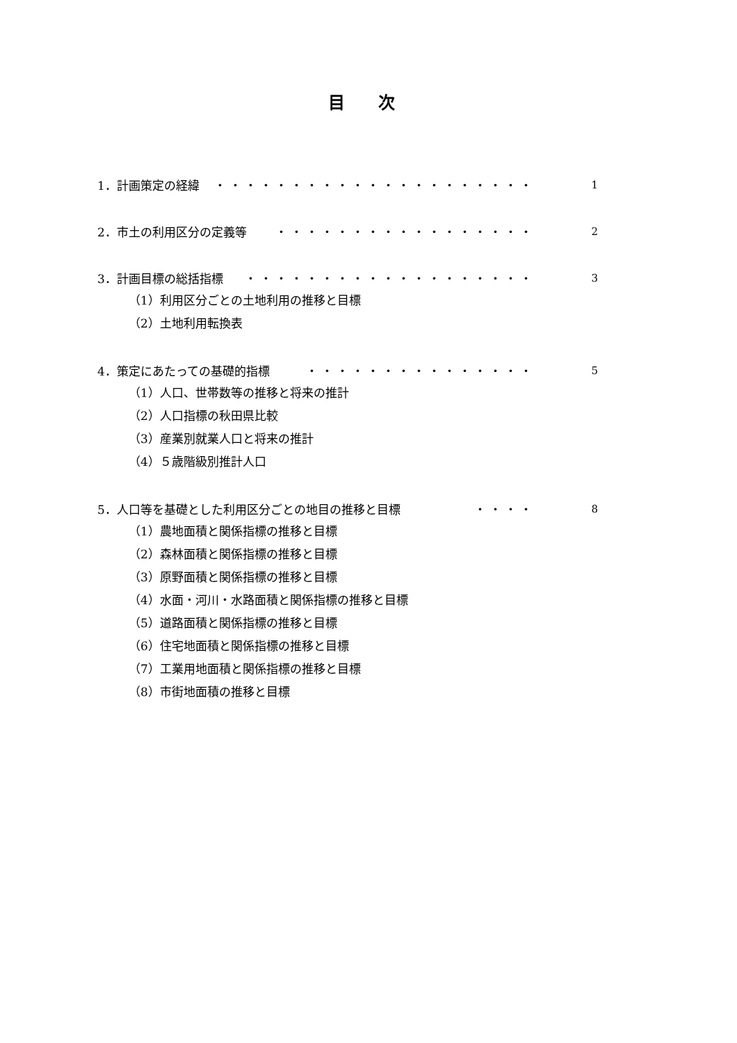目 次
1．計画策定の経緯 ・・・・・・・・・・・・・・・・・・・・・ 1
2．市土の利用区分の定義等 ・・・・・・・・・・・・・・・・・ 2
3．計画目標の総括指標 ・・・・・・・・・・・・・・・・・・・ 3
（1）利用区分ごとの土地利用の推移と目標
（2）土地利用転換表
4．策定にあたっての基礎的指標 ・・・・・・・・・・・・・・・ 5
（1）人口、世帯数等の推移と将来の推計
（2）人口指標の秋田県比較
（3）産業別就業人口と将来の推計
（4）５歳階級別推計人口
5．人口等を基礎とした利用区分ごとの地目の推移と目標 ・・・・ 8
（1）農地面積と関係指標の推移と目標
（2）森林面積と関係指標の推移と目標
（3）原野面積と関係指標の推移と目標
（4）水面・河川・水路面積と関係指標の推移と目標
（5）道路面積と関係指標の推移と目標
（6）住宅地面積と関係指標の推移と目標
（7）工業用地面積と関係指標の推移と目標
（8）市街地面積の推移と目標